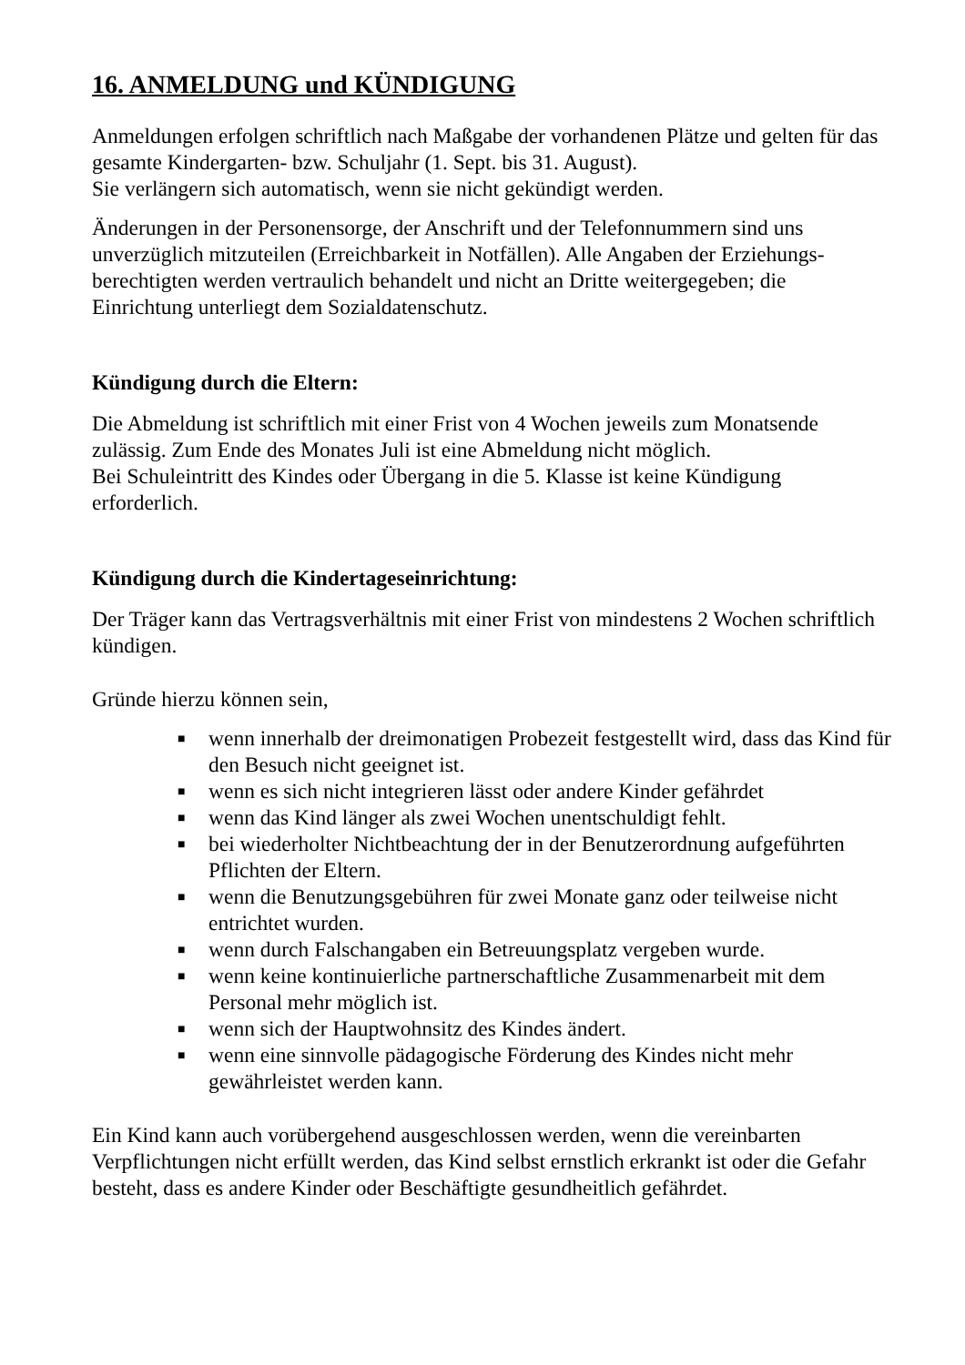16. ANMELDUNG und KÜNDIGUNG
Anmeldungen erfolgen schriftlich nach Maßgabe der vorhandenen Plätze und gelten für das gesamte Kindergarten- bzw. Schuljahr (1. Sept. bis 31. August).
Sie verlängern sich automatisch, wenn sie nicht gekündigt werden.
Änderungen in der Personensorge, der Anschrift und der Telefonnummern sind uns unverzüglich mitzuteilen (Erreichbarkeit in Notfällen). Alle Angaben der Erziehungs-berechtigten werden vertraulich behandelt und nicht an Dritte weitergegeben; die Einrichtung unterliegt dem Sozialdatenschutz.
Kündigung durch die Eltern:
Die Abmeldung ist schriftlich mit einer Frist von 4 Wochen jeweils zum Monatsende zulässig. Zum Ende des Monates Juli ist eine Abmeldung nicht möglich.
Bei Schuleintritt des Kindes oder Übergang in die 5. Klasse ist keine Kündigung erforderlich.
Kündigung durch die Kindertageseinrichtung:
Der Träger kann das Vertragsverhältnis mit einer Frist von mindestens 2 Wochen schriftlich kündigen.
Gründe hierzu können sein,
■ wenn innerhalb der dreimonatigen Probezeit festgestellt wird, dass das Kind für den Besuch nicht geeignet ist.
■ wenn es sich nicht integrieren lässt oder andere Kinder gefährdet
■ wenn das Kind länger als zwei Wochen unentschuldigt fehlt.
■ bei wiederholter Nichtbeachtung der in der Benutzerordnung aufgeführten Pflichten der Eltern.
■ wenn die Benutzungsgebühren für zwei Monate ganz oder teilweise nicht entrichtet wurden.
■ wenn durch Falschangaben ein Betreuungsplatz vergeben wurde.
■ wenn keine kontinuierliche partnerschaftliche Zusammenarbeit mit dem Personal mehr möglich ist.
■ wenn sich der Hauptwohnsitz des Kindes ändert.
■ wenn eine sinnvolle pädagogische Förderung des Kindes nicht mehr gewährleistet werden kann.
Ein Kind kann auch vorübergehend ausgeschlossen werden, wenn die vereinbarten Verpflichtungen nicht erfüllt werden, das Kind selbst ernstlich erkrankt ist oder die Gefahr besteht, dass es andere Kinder oder Beschäftigte gesundheitlich gefährdet.